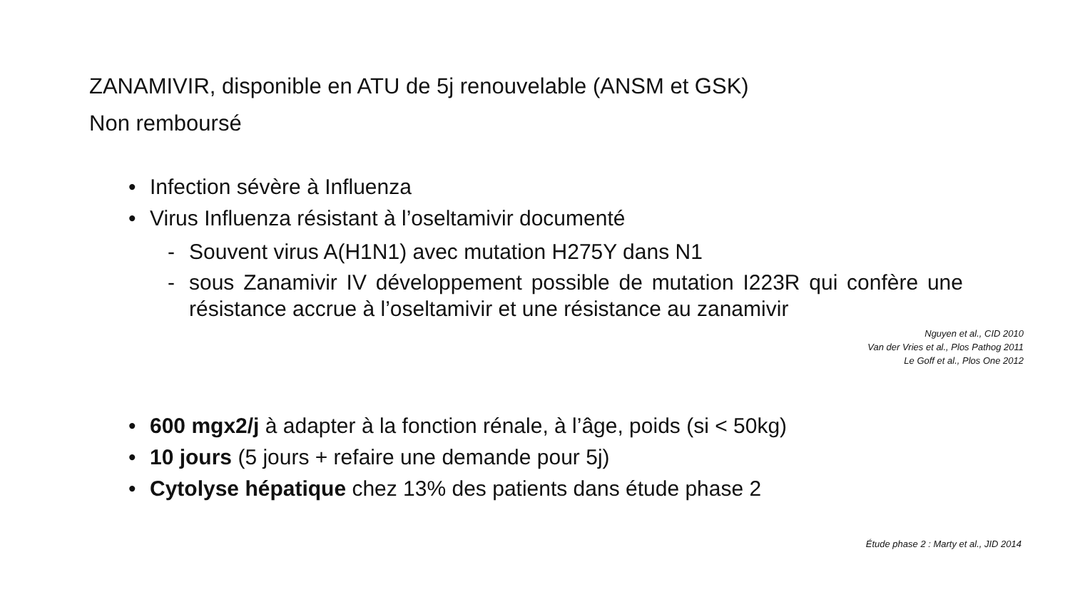ZANAMIVIR, disponible en ATU de 5j renouvelable (ANSM et GSK)
Non remboursé
• Infection sévère à Influenza
• Virus Influenza résistant à l’oseltamivir documenté
- Souvent virus A(H1N1) avec mutation H275Y dans N1
- sous Zanamivir IV développement possible de mutation I223R qui confère une résistance accrue à l’oseltamivir et une résistance au zanamivir
Nguyen et al., CID 2010
Van der Vries et al., Plos Pathog 2011
Le Goff et al., Plos One 2012
• 600 mgx2/j à adapter à la fonction rénale, à l’âge, poids (si < 50kg)
• 10 jours (5 jours + refaire une demande pour 5j)
• Cytolyse hépatique chez 13% des patients dans étude phase 2
Étude phase 2 : Marty et al., JID 2014